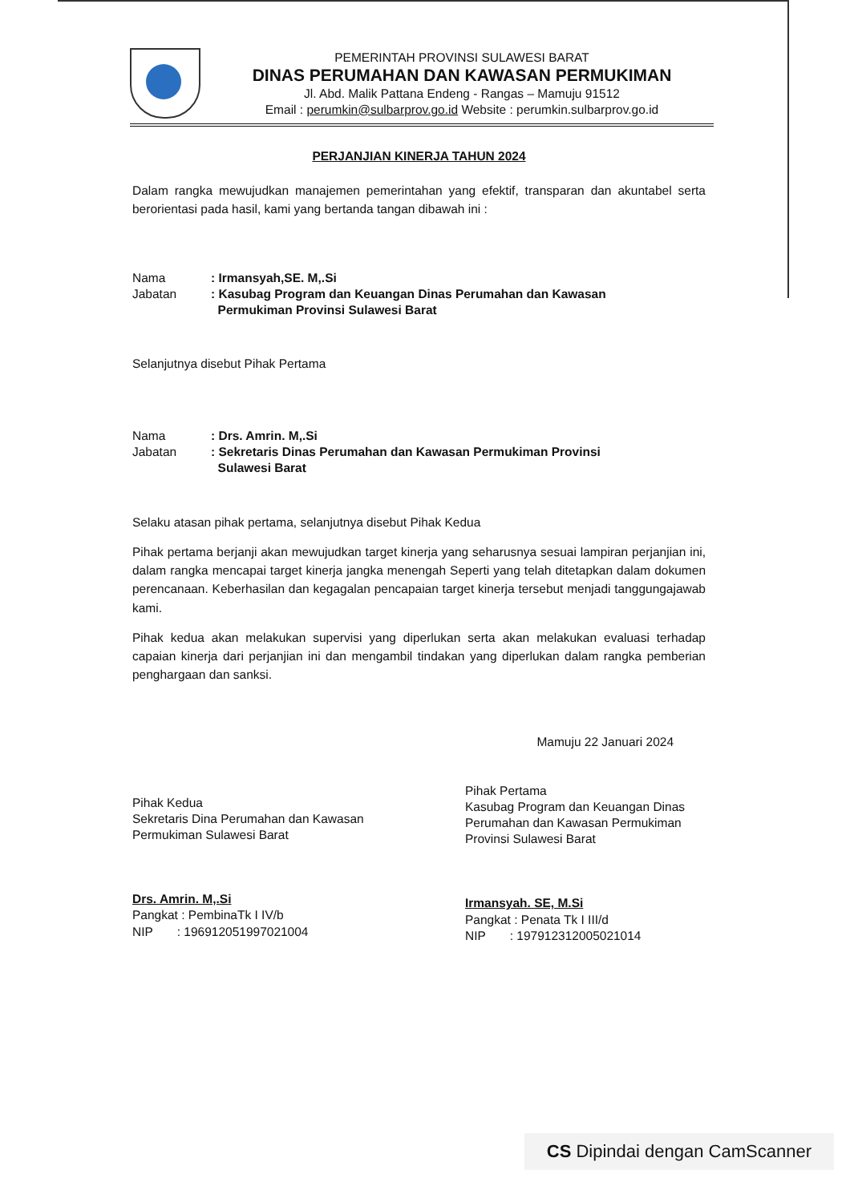PEMERINTAH PROVINSI SULAWESI BARAT
DINAS PERUMAHAN DAN KAWASAN PERMUKIMAN
Jl. Abd. Malik Pattana Endeng - Rangas – Mamuju 91512
Email : perumkin@sulbarprov.go.id Website : perumkin.sulbarprov.go.id
PERJANJIAN KINERJA TAHUN 2024
Dalam rangka mewujudkan manajemen pemerintahan yang efektif, transparan dan akuntabel serta berorientasi pada hasil, kami yang bertanda tangan dibawah ini :
Nama: Irmansyah,SE. M,.Si
Jabatan: Kasubag Program dan Keuangan Dinas Perumahan dan Kawasan
Permukiman Provinsi Sulawesi Barat
Selanjutnya disebut Pihak Pertama
Nama: Drs. Amrin. M,.Si
Jabatan: Sekretaris Dinas Perumahan dan Kawasan Permukiman Provinsi
Sulawesi Barat
Selaku atasan pihak pertama, selanjutnya disebut Pihak Kedua
Pihak pertama berjanji akan mewujudkan target kinerja yang seharusnya sesuai lampiran perjanjian ini, dalam rangka mencapai target kinerja jangka menengah Seperti yang telah ditetapkan dalam dokumen perencanaan. Keberhasilan dan kegagalan pencapaian target kinerja tersebut menjadi tanggungajawab kami.
Pihak kedua akan melakukan supervisi yang diperlukan serta akan melakukan evaluasi terhadap capaian kinerja dari perjanjian ini dan mengambil tindakan yang diperlukan dalam rangka pemberian penghargaan dan sanksi.
Mamuju 22 Januari 2024
Pihak Kedua
Sekretaris Dina Perumahan dan Kawasan Permukiman Sulawesi Barat
Drs. Amrin. M,.Si
Pangkat : PembinaTk I IV/b
NIP : 196912051997021004
Pihak Pertama
Kasubag Program dan Keuangan Dinas Perumahan dan Kawasan Permukiman Provinsi Sulawesi Barat
Irmansyah. SE, M.Si
Pangkat : Penata Tk I III/d
NIP : 197912312005021014
CS Dipindai dengan CamScanner